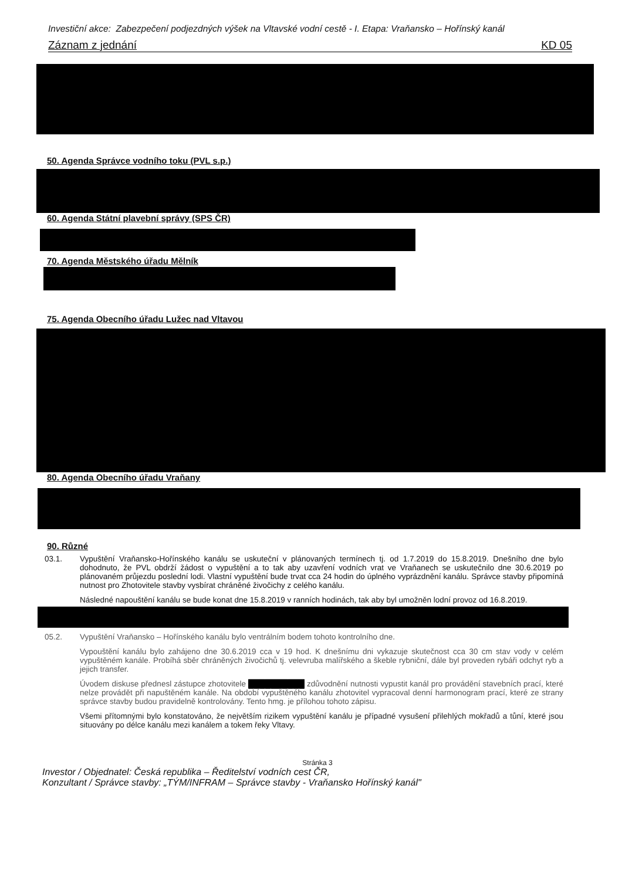Investiční akce: Zabezpečení podjezdných výšek na Vltavské vodní cestě - I. Etapa: Vraňansko – Hořínský kanál
Záznam z jednání KD 05
50. Agenda Správce vodního toku (PVL s.p.)
60. Agenda Státní plavební správy (SPS ČR)
70. Agenda Městského úřadu Mělník
75. Agenda Obecního úřadu Lužec nad Vltavou
80. Agenda Obecního úřadu Vraňany
90. Různé
03.1. Vypuštění Vraňansko-Hořínského kanálu se uskuteční v plánovaných termínech tj. od 1.7.2019 do 15.8.2019. Dnešního dne bylo dohodnuto, že PVL obdrží žádost o vypuštění a to tak aby uzavření vodních vrat ve Vraňanech se uskutečnilo dne 30.6.2019 po plánovaném průjezdu poslední lodi. Vlastní vypuštění bude trvat cca 24 hodin do úplného vyprázdnění kanálu. Správce stavby připomíná nutnost pro Zhotovitele stavby vysbírat chráněné živočichy z celého kanálu.
Následné napouštění kanálu se bude konat dne 15.8.2019 v ranních hodinách, tak aby byl umožněn lodní provoz od 16.8.2019.
05.2. Vypuštění Vraňansko – Hořínského kanálu bylo ventrálním bodem tohoto kontrolního dne.
Vypouštění kanálu bylo zahájeno dne 30.6.2019 cca v 19 hod. K dnešnímu dni vykazuje skutečnost cca 30 cm stav vody v celém vypuštěném kanále. Probíhá sběr chráněných živočichů tj. velevruba malířského a škeble rybniční, dále byl proveden rybáři odchyt ryb a jejich transfer.
Úvodem diskuse přednesl zástupce zhotovitele ██████████ zdůvodnění nutnosti vypustit kanál pro provádění stavebních prací, které nelze provádět při napuštěném kanále. Na období vypuštěného kanálu zhotovitel vypracoval denní harmonogram prací, které ze strany správce stavby budou pravidelně kontrolovány. Tento hmg. je přílohou tohoto zápisu.
Všemi přítomnými bylo konstatováno, že největším rizikem vypuštění kanálu je případné vysušení přilehlých mokřadů a tůní, které jsou situovány po délce kanálu mezi kanálem a tokem řeky Vltavy.
Stránka 3
Investor / Objednatel: Česká republika – Ředitelství vodních cest ČR,
Konzultant / Správce stavby: „TÝM/INFRAM – Správce stavby - Vraňansko Hořínský kanál"